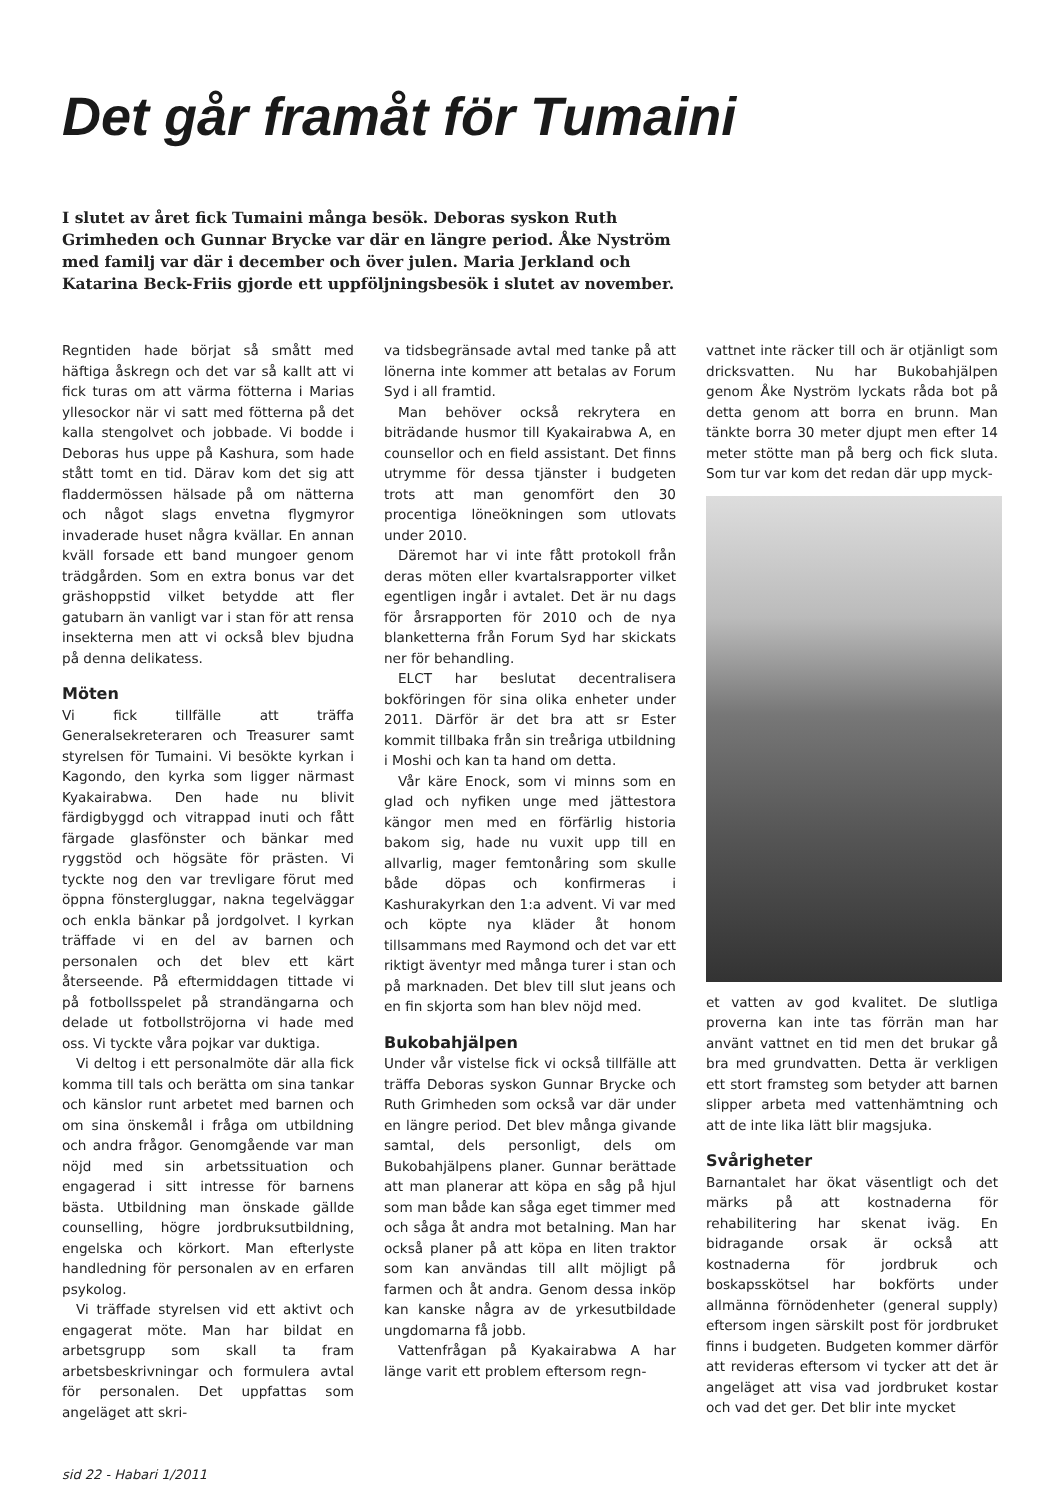Det går framåt för Tumaini
I slutet av året fick Tumaini många besök. Deboras syskon Ruth Grimheden och Gunnar Brycke var där en längre period. Åke Nyström med familj var där i december och över julen. Maria Jerkland och Katarina Beck-Friis gjorde ett uppföljningsbesök i slutet av november.
Regntiden hade börjat så smått med häftiga åskregn och det var så kallt att vi fick turas om att värma fötterna i Marias yllesockor när vi satt med fötterna på det kalla stengolvet och jobbade. Vi bodde i Deboras hus uppe på Kashura, som hade stått tomt en tid. Därav kom det sig att fladdermössen hälsade på om nätterna och något slags envetna flygmyror invaderade huset några kvällar. En annan kväll forsade ett band mungoer genom trädgården. Som en extra bonus var det gräshoppstid vilket betydde att fler gatubarn än vanligt var i stan för att rensa insekterna men att vi också blev bjudna på denna delikatess.
Möten
Vi fick tillfälle att träffa Generalsekreteraren och Treasurer samt styrelsen för Tumaini. Vi besökte kyrkan i Kagondo, den kyrka som ligger närmast Kyakairabwa. Den hade nu blivit färdigbyggd och vitrappad inuti och fått färgade glasfönster och bänkar med ryggstöd och högsäte för prästen. Vi tyckte nog den var trevligare förut med öppna fönstergluggar, nakna tegelväggar och enkla bänkar på jordgolvet. I kyrkan träffade vi en del av barnen och personalen och det blev ett kärt återseende. På eftermiddagen tittade vi på fotbollsspelet på strandängarna och delade ut fotbollströjorna vi hade med oss. Vi tyckte våra pojkar var duktiga.
Vi deltog i ett personalmöte där alla fick komma till tals och berätta om sina tankar och känslor runt arbetet med barnen och om sina önskemål i fråga om utbildning och andra frågor. Genomgående var man nöjd med sin arbetssituation och engagerad i sitt intresse för barnens bästa. Utbildning man önskade gällde counselling, högre jordbruksutbildning, engelska och körkort. Man efterlyste handledning för personalen av en erfaren psykolog.
Vi träffade styrelsen vid ett aktivt och engagerat möte. Man har bildat en arbetsgrupp som skall ta fram arbetsbeskrivningar och formulera avtal för personalen. Det uppfattas som angeläget att skri-
va tidsbegränsade avtal med tanke på att lönerna inte kommer att betalas av Forum Syd i all framtid.
Man behöver också rekrytera en biträdande husmor till Kyakairabwa A, en counsellor och en field assistant. Det finns utrymme för dessa tjänster i budgeten trots att man genomfört den 30 procentiga löneökningen som utlovats under 2010.
Däremot har vi inte fått protokoll från deras möten eller kvartalsrapporter vilket egentligen ingår i avtalet. Det är nu dags för årsrapporten för 2010 och de nya blanketterna från Forum Syd har skickats ner för behandling.
ELCT har beslutat decentralisera bokföringen för sina olika enheter under 2011. Därför är det bra att sr Ester kommit tillbaka från sin treåriga utbildning i Moshi och kan ta hand om detta.
Vår käre Enock, som vi minns som en glad och nyfiken unge med jättestora kängor men med en förfärlig historia bakom sig, hade nu vuxit upp till en allvarlig, mager femtonåring som skulle både döpas och konfirmeras i Kashurakyrkan den 1:a advent. Vi var med och köpte nya kläder åt honom tillsammans med Raymond och det var ett riktigt äventyr med många turer i stan och på marknaden. Det blev till slut jeans och en fin skjorta som han blev nöjd med.
Bukobahjälpen
Under vår vistelse fick vi också tillfälle att träffa Deboras syskon Gunnar Brycke och Ruth Grimheden som också var där under en längre period. Det blev många givande samtal, dels personligt, dels om Bukobahjälpens planer. Gunnar berättade att man planerar att köpa en såg på hjul som man både kan såga eget timmer med och såga åt andra mot betalning. Man har också planer på att köpa en liten traktor som kan användas till allt möjligt på farmen och åt andra. Genom dessa inköp kan kanske några av de yrkesutbildade ungdomarna få jobb.
Vattenfrågan på Kyakairabwa A har länge varit ett problem eftersom regn-
vattnet inte räcker till och är otjänligt som dricksvatten. Nu har Bukobahjälpen genom Åke Nyström lyckats råda bot på detta genom att borra en brunn. Man tänkte borra 30 meter djupt men efter 14 meter stötte man på berg och fick sluta. Som tur var kom det redan där upp myck-
et vatten av god kvalitet. De slutliga proverna kan inte tas förrän man har använt vattnet en tid men det brukar gå bra med grundvatten. Detta är verkligen ett stort framsteg som betyder att barnen slipper arbeta med vattenhämtning och att de inte lika lätt blir magsjuka.
Svårigheter
Barnantalet har ökat väsentligt och det märks på att kostnaderna för rehabilitering har skenat iväg. En bidragande orsak är också att kostnaderna för jordbruk och boskapsskötsel har bokförts under allmänna förnödenheter (general supply) eftersom ingen särskilt post för jordbruket finns i budgeten. Budgeten kommer därför att revideras eftersom vi tycker att det är angeläget att visa vad jordbruket kostar och vad det ger. Det blir inte mycket
sid 22 - Habari 1/2011